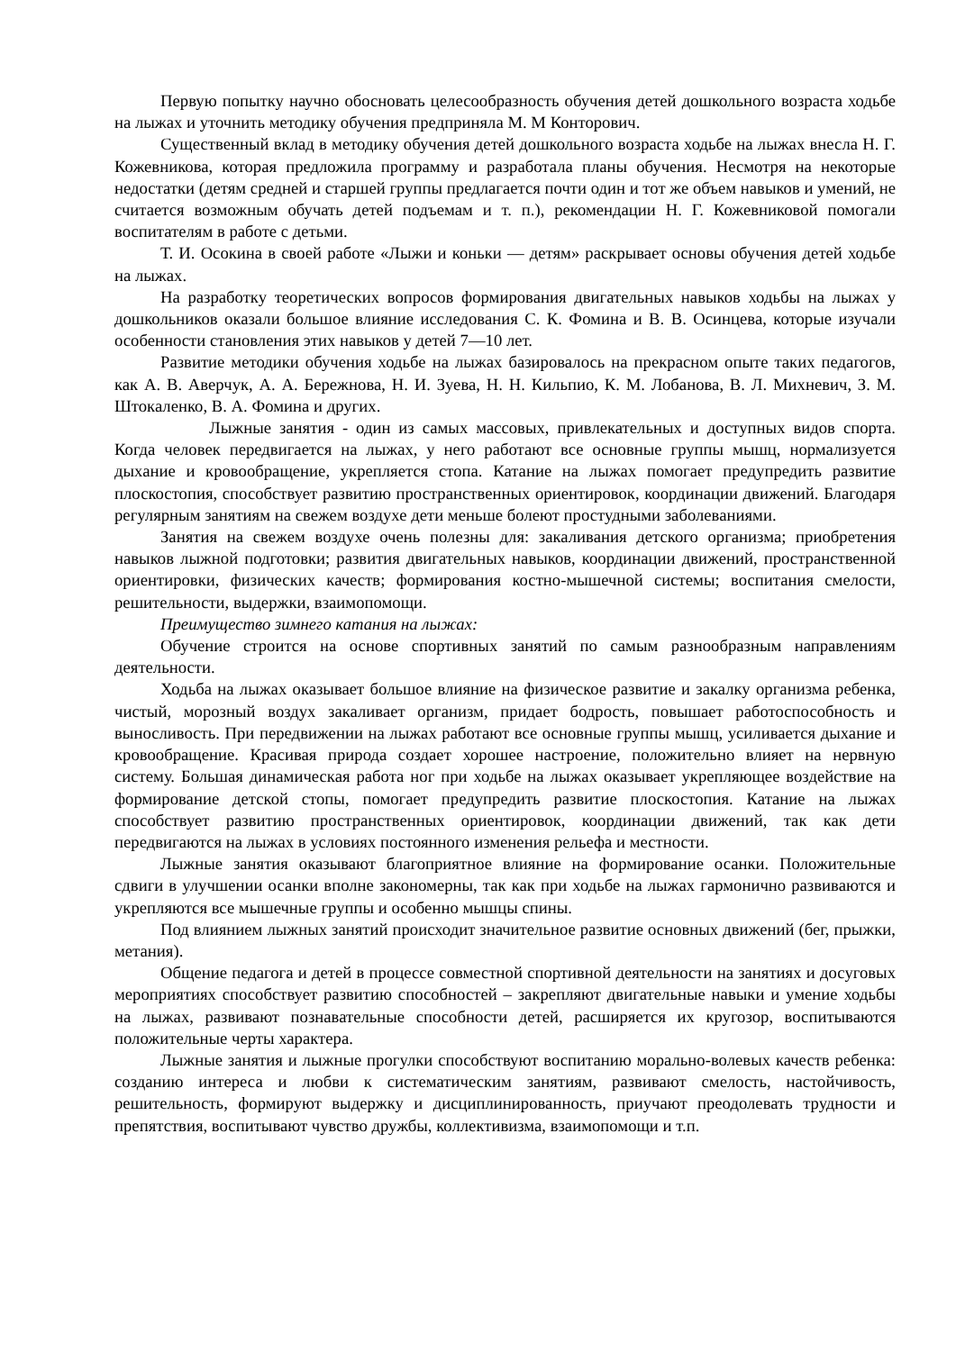Первую попытку научно обосновать целесообразность обучения детей дошкольного возраста ходьбе на лыжах и уточнить методику обучения предприняла М. М Конторович.
Существенный вклад в методику обучения детей дошкольного возраста ходьбе на лыжах внесла Н. Г. Кожевникова, которая предложила программу и разработала планы обучения. Несмотря на некоторые недостатки (детям средней и старшей группы предлагается почти один и тот же объем навыков и умений, не считается возможным обучать детей подъемам и т. п.), рекомендации Н. Г. Кожевниковой помогали воспитателям в работе с детьми.
Т. И. Осокина в своей работе «Лыжи и коньки — детям» раскрывает основы обучения детей ходьбе на лыжах.
На разработку теоретических вопросов формирования двигательных навыков ходьбы на лыжах у дошкольников оказали большое влияние исследования С. К. Фомина и В. В. Осинцева, которые изучали особенности становления этих навыков у детей 7—10 лет.
Развитие методики обучения ходьбе на лыжах базировалось на прекрасном опыте таких педагогов, как А. В. Аверчук, А. А. Бережнова, Н. И. Зуева, Н. Н. Кильпио, К. М. Лобанова, В. Л. Михневич, З. М. Штокаленко, В. А. Фомина и других.
Лыжные занятия - один из самых массовых, привлекательных и доступных видов спорта. Когда человек передвигается на лыжах, у него работают все основные группы мышц, нормализуется дыхание и кровообращение, укрепляется стопа. Катание на лыжах помогает предупредить развитие плоскостопия, способствует развитию пространственных ориентировок, координации движений. Благодаря регулярным занятиям на свежем воздухе дети меньше болеют простудными заболеваниями.
Занятия на свежем воздухе очень полезны для: закаливания детского организма; приобретения навыков лыжной подготовки; развития двигательных навыков, координации движений, пространственной ориентировки, физических качеств; формирования костно-мышечной системы; воспитания смелости, решительности, выдержки, взаимопомощи.
Преимущество зимнего катания на лыжах:
Обучение строится на основе спортивных занятий по самым разнообразным направлениям деятельности.
Ходьба на лыжах оказывает большое влияние на физическое развитие и закалку организма ребенка, чистый, морозный воздух закаливает организм, придает бодрость, повышает работоспособность и выносливость. При передвижении на лыжах работают все основные группы мышц, усиливается дыхание и кровообращение. Красивая природа создает хорошее настроение, положительно влияет на нервную систему. Большая динамическая работа ног при ходьбе на лыжах оказывает укрепляющее воздействие на формирование детской стопы, помогает предупредить развитие плоскостопия. Катание на лыжах способствует развитию пространственных ориентировок, координации движений, так как дети передвигаются на лыжах в условиях постоянного изменения рельефа и местности.
Лыжные занятия оказывают благоприятное влияние на формирование осанки. Положительные сдвиги в улучшении осанки вполне закономерны, так как при ходьбе на лыжах гармонично развиваются и укрепляются все мышечные группы и особенно мышцы спины.
Под влиянием лыжных занятий происходит значительное развитие основных движений (бег, прыжки, метания).
Общение педагога и детей в процессе совместной спортивной деятельности на занятиях и досуговых мероприятиях способствует развитию способностей – закрепляют двигательные навыки и умение ходьбы на лыжах, развивают познавательные способности детей, расширяется их кругозор, воспитываются положительные черты характера.
Лыжные занятия и лыжные прогулки способствуют воспитанию морально-волевых качеств ребенка: созданию интереса и любви к систематическим занятиям, развивают смелость, настойчивость, решительность, формируют выдержку и дисциплинированность, приучают преодолевать трудности и препятствия, воспитывают чувство дружбы, коллективизма, взаимопомощи и т.п.